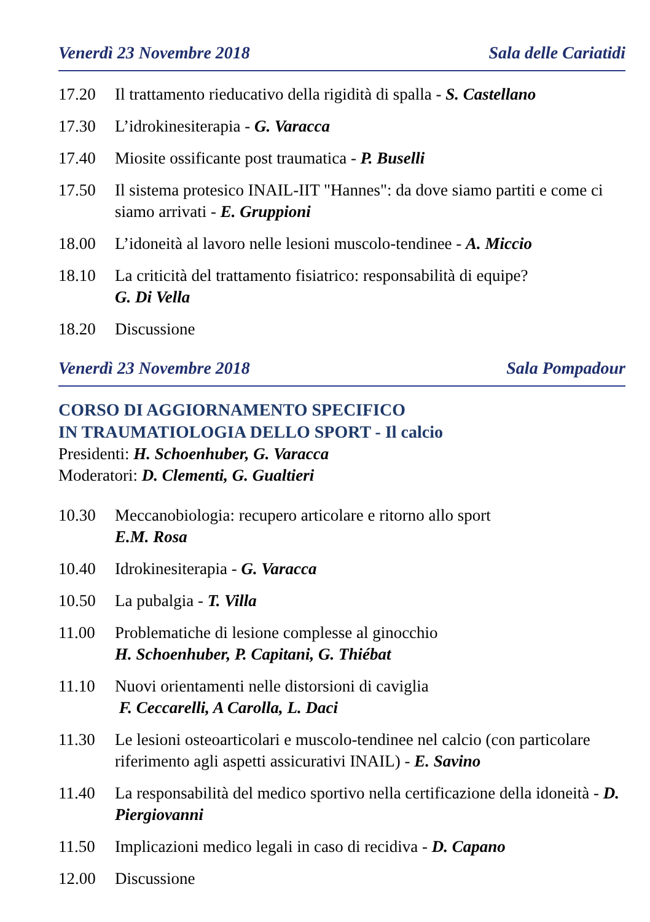Venerdì 23 Novembre 2018 Sala delle Cariatidi
17.20 Il trattamento rieducativo della rigidità di spalla - S. Castellano
17.30 L’idrokinesiterapia - G. Varacca
17.40 Miosite ossificante post traumatica - P. Buselli
17.50 Il sistema protesico INAIL-IIT "Hannes": da dove siamo partiti e come ci siamo arrivati - E. Gruppioni
18.00 L’idoneità al lavoro nelle lesioni muscolo-tendinee - A. Miccio
18.10 La criticità del trattamento fisiatrico: responsabilità di equipe?
G. Di Vella
18.20 Discussione
Venerdì 23 Novembre 2018 Sala Pompadour
CORSO DI AGGIORNAMENTO SPECIFICO
IN TRAUMATIOLOGIA DELLO SPORT - Il calcio
Presidenti: H. Schoenhuber, G. Varacca
Moderatori: D. Clementi, G. Gualtieri
10.30 Meccanobiologia: recupero articolare e ritorno allo sport
E.M. Rosa
10.40 Idrokinesiterapia - G. Varacca
10.50 La pubalgia - T. Villa
11.00 Problematiche di lesione complesse al ginocchio
H. Schoenhuber, P. Capitani, G. Thiébat
11.10 Nuovi orientamenti nelle distorsioni di caviglia
F. Ceccarelli, A Carolla, L. Daci
11.30 Le lesioni osteoarticolari e muscolo-tendinee nel calcio (con particolare riferimento agli aspetti assicurativi INAIL) - E. Savino
11.40 La responsabilità del medico sportivo nella certificazione della idoneità - D. Piergiovanni
11.50 Implicazioni medico legali in caso di recidiva - D. Capano
12.00 Discussione